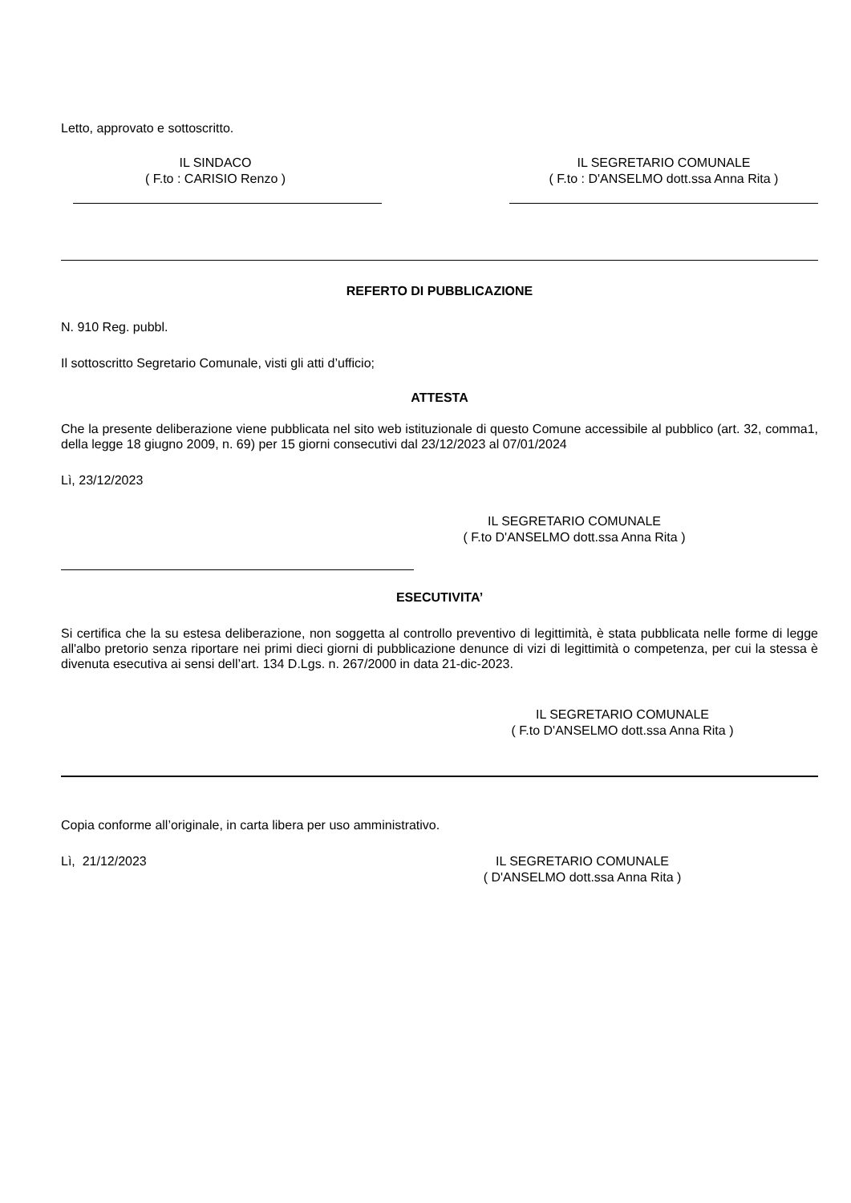Letto, approvato e sottoscritto.
IL SINDACO
( F.to : CARISIO Renzo )
IL SEGRETARIO COMUNALE
( F.to : D'ANSELMO dott.ssa Anna Rita )
REFERTO DI PUBBLICAZIONE
N. 910 Reg. pubbl.
Il sottoscritto Segretario Comunale, visti gli atti d’ufficio;
ATTESTA
Che la presente deliberazione viene pubblicata nel sito web istituzionale di questo Comune accessibile al pubblico (art. 32, comma1, della legge 18 giugno 2009, n. 69) per 15 giorni consecutivi dal 23/12/2023 al 07/01/2024
Lì, 23/12/2023
IL SEGRETARIO COMUNALE
( F.to D'ANSELMO dott.ssa Anna Rita )
ESECUTIVITA’
Si certifica che la su estesa deliberazione, non soggetta al controllo preventivo di legittimità, è stata pubblicata nelle forme di legge all'albo pretorio senza riportare nei primi dieci giorni di pubblicazione denunce di vizi di legittimità o competenza, per cui la stessa è divenuta esecutiva ai sensi dell’art. 134 D.Lgs. n. 267/2000 in data 21-dic-2023.
IL SEGRETARIO COMUNALE
( F.to D'ANSELMO dott.ssa Anna Rita )
Copia conforme all’originale, in carta libera per uso amministrativo.
Lì, 21/12/2023
IL SEGRETARIO COMUNALE
( D'ANSELMO dott.ssa Anna Rita )